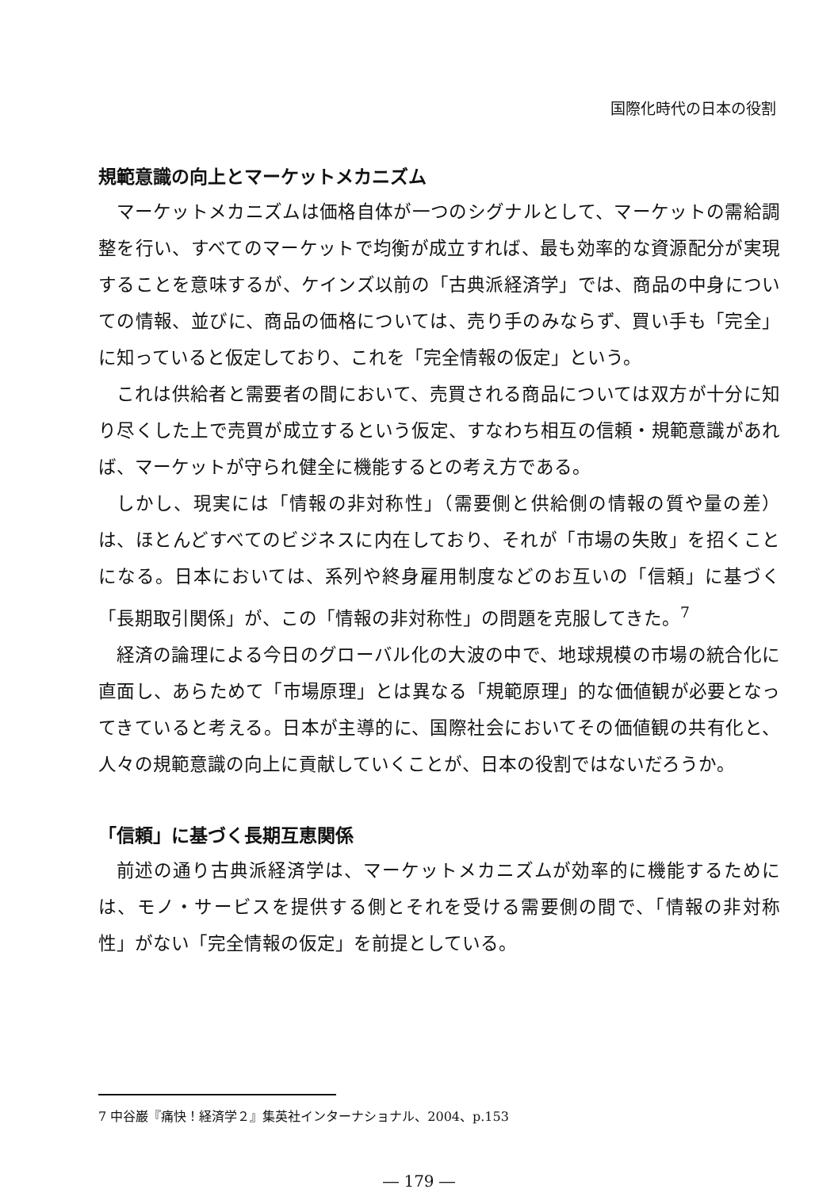国際化時代の日本の役割
規範意識の向上とマーケットメカニズム
マーケットメカニズムは価格自体が一つのシグナルとして、マーケットの需給調整を行い、すべてのマーケットで均衡が成立すれば、最も効率的な資源配分が実現することを意味するが、ケインズ以前の「古典派経済学」では、商品の中身についての情報、並びに、商品の価格については、売り手のみならず、買い手も「完全」に知っていると仮定しており、これを「完全情報の仮定」という。
これは供給者と需要者の間において、売買される商品については双方が十分に知り尽くした上で売買が成立するという仮定、すなわち相互の信頼・規範意識があれば、マーケットが守られ健全に機能するとの考え方である。
しかし、現実には「情報の非対称性」（需要側と供給側の情報の質や量の差）は、ほとんどすべてのビジネスに内在しており、それが「市場の失敗」を招くことになる。日本においては、系列や終身雇用制度などのお互いの「信頼」に基づく「長期取引関係」が、この「情報の非対称性」の問題を克服してきた。<sup>7</sup>
経済の論理による今日のグローバル化の大波の中で、地球規模の市場の統合化に直面し、あらためて「市場原理」とは異なる「規範原理」的な価値観が必要となってきていると考える。日本が主導的に、国際社会においてその価値観の共有化と、人々の規範意識の向上に貢献していくことが、日本の役割ではないだろうか。
「信頼」に基づく長期互恵関係
前述の通り古典派経済学は、マーケットメカニズムが効率的に機能するためには、モノ・サービスを提供する側とそれを受ける需要側の間で、「情報の非対称性」がない「完全情報の仮定」を前提としている。
7 中谷巌『痛快！経済学２』集英社インターナショナル、2004、p.153
― 179 ―